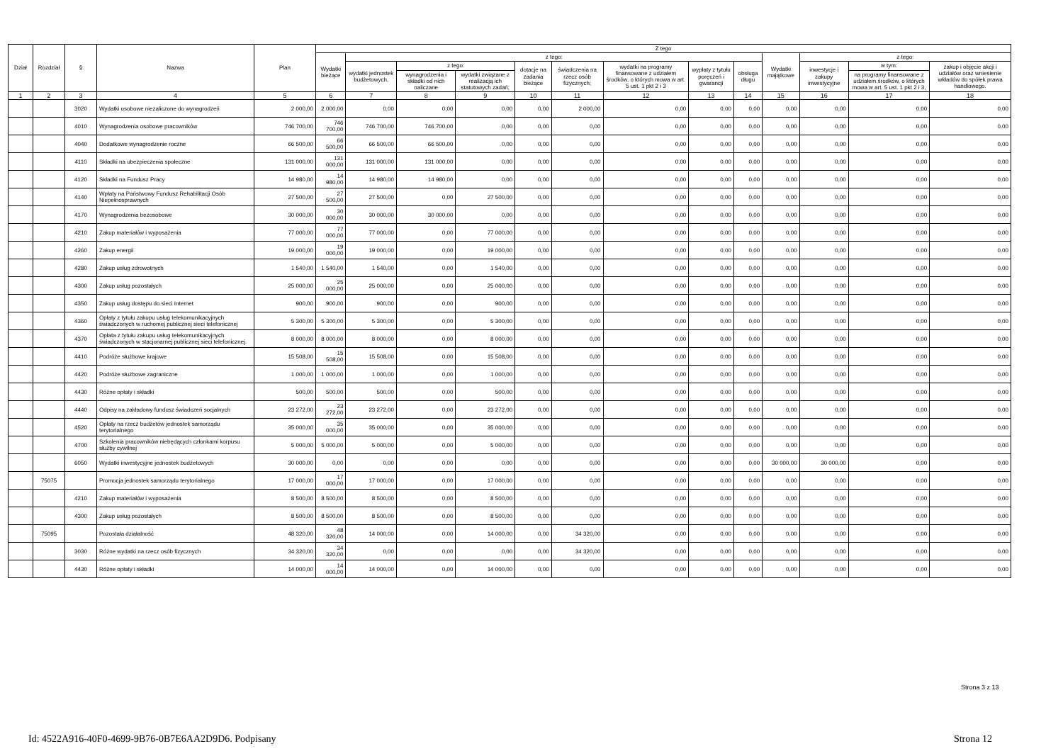| Dział | Rozdział | § | Nazwa | Plan | Z tego | | | | | | | | | | | | |
| --- | --- | --- | --- | --- | --- | --- | --- | --- | --- | --- | --- | --- | --- | --- | --- | --- | --- |
| | | | | | Wydatki bieżące | z tego: | | | | | | | | Wydatki majątkowe | z tego: | | |
| | | | | | | wydatki jednostek budżetowych, | z tego: | | dotacje na zadania bieżące | świadczenia na rzecz osób fizycznych; | wydatki na programy finansowane z udziałem środków, o których mowa w art. 5 ust. 1 pkt 2 i 3 | wypłaty z tytułu poręczeń i gwarancji | obsługa długu | | inwestycje i zakupy inwestycyjne | w tym: | zakup i objęcie akcji i udziałów oraz wniesienie wkładów do spółek prawa handlowego. |
| | | | | | | | wynagrodzenia i składki od nich naliczane | wydatki związane z realizacją ich statutowych zadań; | | | | | | | | na programy finansowane z udziałem środków, o których mowa w art. 5 ust. 1 pkt 2 i 3, | |
| 1 | 2 | 3 | 4 | 5 | 6 | 7 | 8 | 9 | 10 | 11 | 12 | 13 | 14 | 15 | 16 | 17 | 18 |
| | | 3020 | Wydatki osobowe niezaliczone do wynagrodzeń | 2 000,00 | 2 000,00 | 0,00 | 0,00 | 0,00 | 0,00 | 2 000,00 | 0,00 | 0,00 | 0,00 | 0,00 | 0,00 | 0,00 | 0,00 |
| | | 4010 | Wynagrodzenia osobowe pracowników | 746 700,00 | 746 700,00 | 746 700,00 | 746 700,00 | 0,00 | 0,00 | 0,00 | 0,00 | 0,00 | 0,00 | 0,00 | 0,00 | 0,00 | 0,00 |
| | | 4040 | Dodatkowe wynagrodzenie roczne | 66 500,00 | 66 500,00 | 66 500,00 | 66 500,00 | 0,00 | 0,00 | 0,00 | 0,00 | 0,00 | 0,00 | 0,00 | 0,00 | 0,00 | 0,00 |
| | | 4110 | Składki na ubezpieczenia społeczne | 131 000,00 | 131 000,00 | 131 000,00 | 131 000,00 | 0,00 | 0,00 | 0,00 | 0,00 | 0,00 | 0,00 | 0,00 | 0,00 | 0,00 | 0,00 |
| | | 4120 | Składki na Fundusz Pracy | 14 980,00 | 14 980,00 | 14 980,00 | 14 980,00 | 0,00 | 0,00 | 0,00 | 0,00 | 0,00 | 0,00 | 0,00 | 0,00 | 0,00 | 0,00 |
| | | 4140 | Wpłaty na Państwowy Fundusz Rehabilitacji Osób Niepełnosprawnych | 27 500,00 | 27 500,00 | 27 500,00 | 0,00 | 27 500,00 | 0,00 | 0,00 | 0,00 | 0,00 | 0,00 | 0,00 | 0,00 | 0,00 | 0,00 |
| | | 4170 | Wynagrodzenia bezosobowe | 30 000,00 | 30 000,00 | 30 000,00 | 30 000,00 | 0,00 | 0,00 | 0,00 | 0,00 | 0,00 | 0,00 | 0,00 | 0,00 | 0,00 | 0,00 |
| | | 4210 | Zakup materiałów i wyposażenia | 77 000,00 | 77 000,00 | 77 000,00 | 0,00 | 77 000,00 | 0,00 | 0,00 | 0,00 | 0,00 | 0,00 | 0,00 | 0,00 | 0,00 | 0,00 |
| | | 4260 | Zakup energii | 19 000,00 | 19 000,00 | 19 000,00 | 0,00 | 19 000,00 | 0,00 | 0,00 | 0,00 | 0,00 | 0,00 | 0,00 | 0,00 | 0,00 | 0,00 |
| | | 4280 | Zakup usług zdrowotnych | 1 540,00 | 1 540,00 | 1 540,00 | 0,00 | 1 540,00 | 0,00 | 0,00 | 0,00 | 0,00 | 0,00 | 0,00 | 0,00 | 0,00 | 0,00 |
| | | 4300 | Zakup usług pozostałych | 25 000,00 | 25 000,00 | 25 000,00 | 0,00 | 25 000,00 | 0,00 | 0,00 | 0,00 | 0,00 | 0,00 | 0,00 | 0,00 | 0,00 | 0,00 |
| | | 4350 | Zakup usług dostępu do sieci Internet | 900,00 | 900,00 | 900,00 | 0,00 | 900,00 | 0,00 | 0,00 | 0,00 | 0,00 | 0,00 | 0,00 | 0,00 | 0,00 | 0,00 |
| | | 4360 | Opłaty z tytułu zakupu usług telekomunikacyjnych świadczonych w ruchomej publicznej sieci telefonicznej | 5 300,00 | 5 300,00 | 5 300,00 | 0,00 | 5 300,00 | 0,00 | 0,00 | 0,00 | 0,00 | 0,00 | 0,00 | 0,00 | 0,00 | 0,00 |
| | | 4370 | Opłata z tytułu zakupu usług telekomunikacyjnych świadczonych w stacjonarnej publicznej sieci telefonicznej. | 8 000,00 | 8 000,00 | 8 000,00 | 0,00 | 8 000,00 | 0,00 | 0,00 | 0,00 | 0,00 | 0,00 | 0,00 | 0,00 | 0,00 | 0,00 |
| | | 4410 | Podróże służbowe krajowe | 15 508,00 | 15 508,00 | 15 508,00 | 0,00 | 15 508,00 | 0,00 | 0,00 | 0,00 | 0,00 | 0,00 | 0,00 | 0,00 | 0,00 | 0,00 |
| | | 4420 | Podróże służbowe zagraniczne | 1 000,00 | 1 000,00 | 1 000,00 | 0,00 | 1 000,00 | 0,00 | 0,00 | 0,00 | 0,00 | 0,00 | 0,00 | 0,00 | 0,00 | 0,00 |
| | | 4430 | Różne opłaty i składki | 500,00 | 500,00 | 500,00 | 0,00 | 500,00 | 0,00 | 0,00 | 0,00 | 0,00 | 0,00 | 0,00 | 0,00 | 0,00 | 0,00 |
| | | 4440 | Odpisy na zakładowy fundusz świadczeń socjalnych | 23 272,00 | 23 272,00 | 23 272,00 | 0,00 | 23 272,00 | 0,00 | 0,00 | 0,00 | 0,00 | 0,00 | 0,00 | 0,00 | 0,00 | 0,00 |
| | | 4520 | Opłaty na rzecz budżetów jednostek samorządu terytorialnego | 35 000,00 | 35 000,00 | 35 000,00 | 0,00 | 35 000,00 | 0,00 | 0,00 | 0,00 | 0,00 | 0,00 | 0,00 | 0,00 | 0,00 | 0,00 |
| | | 4700 | Szkolenia pracowników niebędących członkami korpusu służby cywilnej | 5 000,00 | 5 000,00 | 5 000,00 | 0,00 | 5 000,00 | 0,00 | 0,00 | 0,00 | 0,00 | 0,00 | 0,00 | 0,00 | 0,00 | 0,00 |
| | | 6050 | Wydatki inwestycyjne jednostek budżetowych | 30 000,00 | 0,00 | 0,00 | 0,00 | 0,00 | 0,00 | 0,00 | 0,00 | 0,00 | 0,00 | 30 000,00 | 30 000,00 | 0,00 | 0,00 |
| | 75075 | | Promocja jednostek samorządu terytorialnego | 17 000,00 | 17 000,00 | 17 000,00 | 0,00 | 17 000,00 | 0,00 | 0,00 | 0,00 | 0,00 | 0,00 | 0,00 | 0,00 | 0,00 | 0,00 |
| | | 4210 | Zakup materiałów i wyposażenia | 8 500,00 | 8 500,00 | 8 500,00 | 0,00 | 8 500,00 | 0,00 | 0,00 | 0,00 | 0,00 | 0,00 | 0,00 | 0,00 | 0,00 | 0,00 |
| | | 4300 | Zakup usług pozostałych | 8 500,00 | 8 500,00 | 8 500,00 | 0,00 | 8 500,00 | 0,00 | 0,00 | 0,00 | 0,00 | 0,00 | 0,00 | 0,00 | 0,00 | 0,00 |
| | 75095 | | Pozostała działalność | 48 320,00 | 48 320,00 | 14 000,00 | 0,00 | 14 000,00 | 0,00 | 34 320,00 | 0,00 | 0,00 | 0,00 | 0,00 | 0,00 | 0,00 | 0,00 |
| | | 3030 | Różne wydatki na rzecz osób fizycznych | 34 320,00 | 34 320,00 | 0,00 | 0,00 | 0,00 | 0,00 | 34 320,00 | 0,00 | 0,00 | 0,00 | 0,00 | 0,00 | 0,00 | 0,00 |
| | | 4430 | Różne opłaty i składki | 14 000,00 | 14 000,00 | 14 000,00 | 0,00 | 14 000,00 | 0,00 | 0,00 | 0,00 | 0,00 | 0,00 | 0,00 | 0,00 | 0,00 | 0,00 |
Strona 3 z 13
Id: 4522A916-40F0-4699-9B76-0B7E6AA2D9D6. Podpisany Strona 12